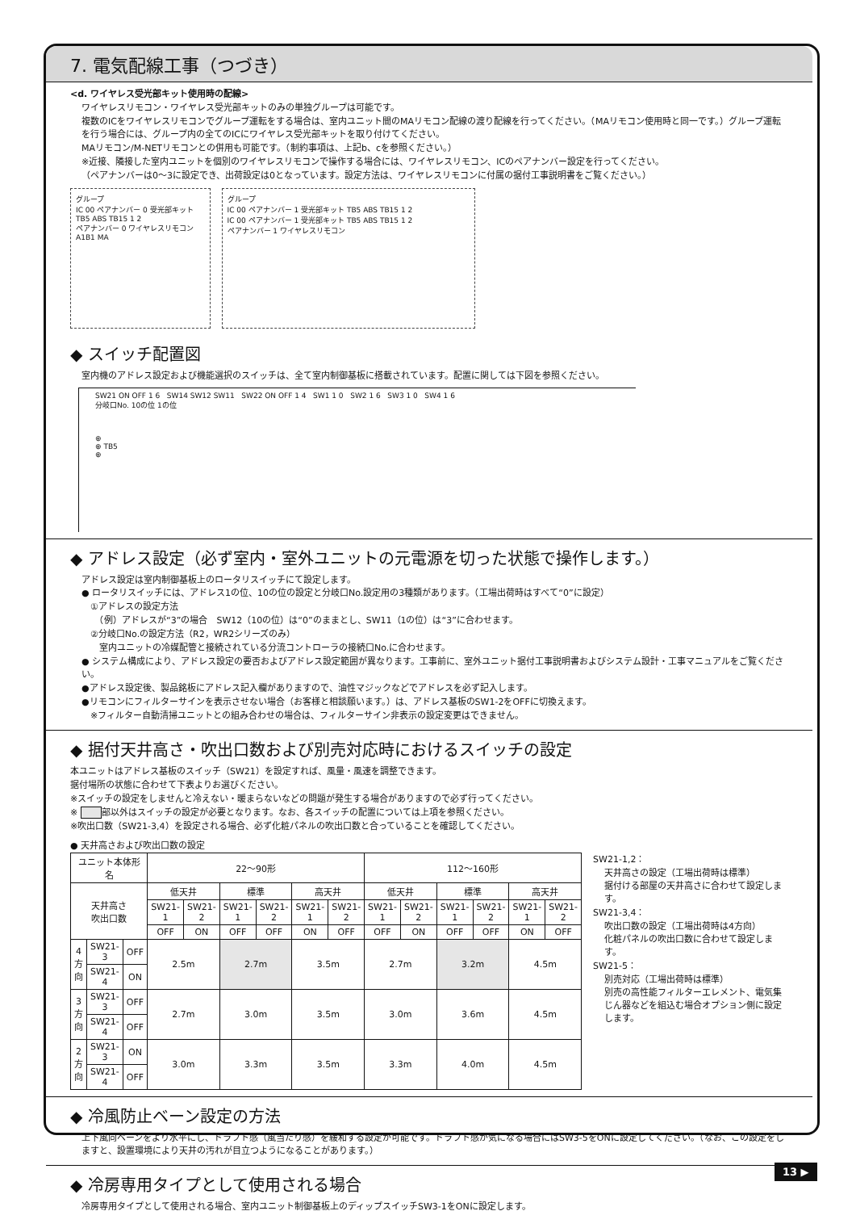7. 電気配線工事（つづき）
<d. ワイヤレス受光部キット使用時の配線>
ワイヤレスリモコン・ワイヤレス受光部キットのみの単独グループは可能です。
複数のICをワイヤレスリモコンでグループ運転をする場合は、室内ユニット間のMAリモコン配線の渡り配線を行ってください。（MAリモコン使用時と同一です。）グループ運転を行う場合には、グループ内の全てのICにワイヤレス受光部キットを取り付けてください。
MAリモコン/M-NETリモコンとの併用も可能です。（制約事項は、上記b、cを参照ください。）
※近接、隣接した室内ユニットを個別のワイヤレスリモコンで操作する場合には、ワイヤレスリモコン、ICのペアナンバー設定を行ってください。
（ペアナンバーは0～3に設定でき、出荷設定は0となっています。設定方法は、ワイヤレスリモコンに付属の据付工事説明書をご覧ください。）
グループ
IC 00 ペアナンバー 0 受光部キット TB5 ABS TB15 1 2
ペアナンバー 0 ワイヤレスリモコン A1B1 MA
グループ
IC 00 ペアナンバー 1 受光部キット TB5 ABS TB15 1 2
IC 00 ペアナンバー 1 受光部キット TB5 ABS TB15 1 2
ペアナンバー 1 ワイヤレスリモコン
◆ スイッチ配置図
室内機のアドレス設定および機能選択のスイッチは、全て室内制御基板に搭載されています。配置に関しては下図を参照ください。
SW21 ON OFF 1 6 SW14 SW12 SW11 SW22 ON OFF 1 4 SW1 1 0 SW2 1 6 SW3 1 0 SW4 1 6
分岐口No. 10の位 1の位
⊕
⊕ TB5
⊕
◆ アドレス設定（必ず室内・室外ユニットの元電源を切った状態で操作します。）
アドレス設定は室内制御基板上のロータリスイッチにて設定します。
● ロータリスイッチには、アドレス1の位、10の位の設定と分岐口No.設定用の3種類があります。（工場出荷時はすべて“0”に設定）
　①アドレスの設定方法
　　（例）アドレスが“3”の場合　SW12（10の位）は“0”のままとし、SW11（1の位）は“3”に合わせます。
　②分岐口No.の設定方法（R2，WR2シリーズのみ）
　　室内ユニットの冷媒配管と接続されている分流コントローラの接続口No.に合わせます。
● システム構成により、アドレス設定の要否およびアドレス設定範囲が異なります。工事前に、室外ユニット据付工事説明書およびシステム設計・工事マニュアルをご覧ください。
●アドレス設定後、製品銘板にアドレス記入欄がありますので、油性マジックなどでアドレスを必ず記入します。
●リモコンにフィルターサインを表示させない場合（お客様と相談願います。）は、アドレス基板のSW1-2をOFFに切換えます。
　※フィルター自動清掃ユニットとの組み合わせの場合は、フィルターサイン非表示の設定変更はできません。
◆ 据付天井高さ・吹出口数および別売対応時におけるスイッチの設定
本ユニットはアドレス基板のスイッチ（SW21）を設定すれば、風量・風速を調整できます。
据付場所の状態に合わせて下表よりお選びください。
※スイッチの設定をしませんと冷えない・暖まらないなどの問題が発生する場合がありますので必ず行ってください。
※ 部以外はスイッチの設定が必要となります。なお、各スイッチの配置については上項を参照ください。
※吹出口数（SW21-3,4）を設定される場合、必ず化粧パネルの吹出口数と合っていることを確認してください。
● 天井高さおよび吹出口数の設定
| ユニット本体形名 | | | 22～90形 | | | | | | 112～160形 | | | | | |
| --- | --- | --- | --- | --- | --- | --- | --- | --- | --- | --- | --- | --- | --- | --- |
| 天井高さ 吹出口数 | | | 低天井 | | 標準 | | 高天井 | | 低天井 | | 標準 | | 高天井 | |
| | | | SW21-1 | SW21-2 | SW21-1 | SW21-2 | SW21-1 | SW21-2 | SW21-1 | SW21-2 | SW21-1 | SW21-2 | SW21-1 | SW21-2 |
| | | | OFF | ON | OFF | OFF | ON | OFF | OFF | ON | OFF | OFF | ON | OFF |
| 4方向 | SW21-3 | OFF | 2.5m | | 2.7m | | 3.5m | | 2.7m | | 3.2m | | 4.5m | |
| | SW21-4 | ON | | | | | | | | | | | | |
| 3方向 | SW21-3 | OFF | 2.7m | | 3.0m | | 3.5m | | 3.0m | | 3.6m | | 4.5m | |
| | SW21-4 | OFF | | | | | | | | | | | | |
| 2方向 | SW21-3 | ON | 3.0m | | 3.3m | | 3.5m | | 3.3m | | 4.0m | | 4.5m | |
| | SW21-4 | OFF | | | | | | | | | | | | |
SW21-1,2：
天井高さの設定（工場出荷時は標準）
据付ける部屋の天井高さに合わせて設定します。
SW21-3,4：
吹出口数の設定（工場出荷時は4方向）
化粧パネルの吹出口数に合わせて設定します。
SW21-5：
別売対応（工場出荷時は標準）
別売の高性能フィルターエレメント、電気集じん器などを組込む場合オプション側に設定します。
◆ 冷風防止ベーン設定の方法
上下風向ベーンをより水平にし、ドラフト感（風当たり感）を緩和する設定が可能です。ドラフト感が気になる場合にはSW3-5をONに設定してください。（なお、この設定をしますと、設置環境により天井の汚れが目立つようになることがあります。）
◆ 冷房専用タイプとして使用される場合
冷房専用タイプとして使用される場合、室内ユニット制御基板上のディップスイッチSW3-1をONに設定します。
13 ▶